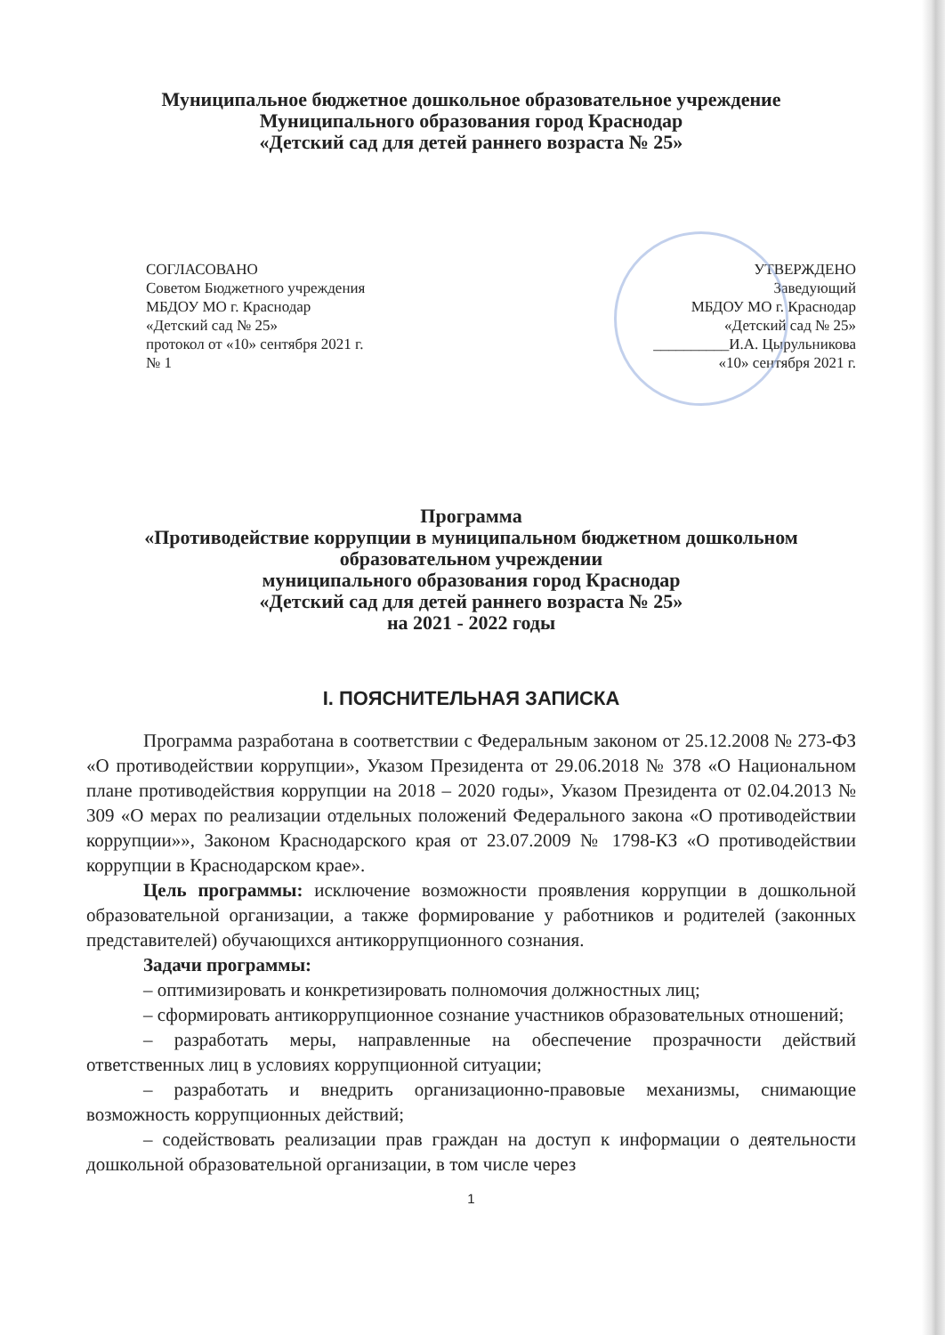Муниципальное бюджетное дошкольное образовательное учреждение
Муниципального образования город Краснодар
«Детский сад для детей раннего возраста № 25»
СОГЛАСОВАНО
Советом Бюджетного учреждения
МБДОУ МО г. Краснодар
«Детский сад № 25»
протокол от «10» сентября 2021 г.
№ 1
УТВЕРЖДЕНО
Заведующий
МБДОУ МО г. Краснодар
«Детский сад № 25»
__________И.А. Цырульникова
«10» сентября 2021 г.
Программа
«Противодействие коррупции в муниципальном бюджетном дошкольном образовательном учреждении
муниципального образования город Краснодар
«Детский сад для детей раннего возраста № 25»
на 2021 - 2022 годы
I. ПОЯСНИТЕЛЬНАЯ ЗАПИСКА
Программа разработана в соответствии с Федеральным законом от 25.12.2008 № 273-ФЗ «О противодействии коррупции», Указом Президента от 29.06.2018 № 378 «О Национальном плане противодействия коррупции на 2018 – 2020 годы», Указом Президента от 02.04.2013 № 309 «О мерах по реализации отдельных положений Федерального закона «О противодействии коррупции»», Законом Краснодарского края от 23.07.2009 № 1798-КЗ «О противодействии коррупции в Краснодарском крае».
Цель программы: исключение возможности проявления коррупции в дошкольной образовательной организации, а также формирование у работников и родителей (законных представителей) обучающихся антикоррупционного сознания.
Задачи программы:
– оптимизировать и конкретизировать полномочия должностных лиц;
– сформировать антикоррупционное сознание участников образовательных отношений;
– разработать меры, направленные на обеспечение прозрачности действий ответственных лиц в условиях коррупционной ситуации;
– разработать и внедрить организационно-правовые механизмы, снимающие возможность коррупционных действий;
– содействовать реализации прав граждан на доступ к информации о деятельности дошкольной образовательной организации, в том числе через
1